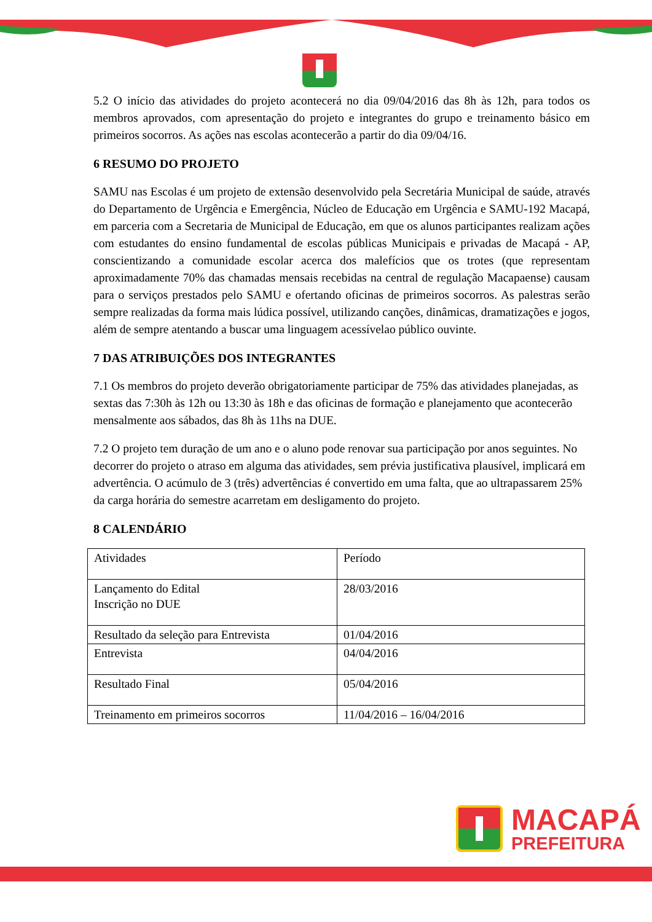5.2 O início das atividades do projeto acontecerá no dia 09/04/2016 das 8h às 12h, para todos os membros aprovados, com apresentação do projeto e integrantes do grupo e treinamento básico em primeiros socorros. As ações nas escolas acontecerão a partir do dia 09/04/16.
6 RESUMO DO PROJETO
SAMU nas Escolas é um projeto de extensão desenvolvido pela Secretária Municipal de saúde, através do Departamento de Urgência e Emergência, Núcleo de Educação em Urgência e SAMU-192 Macapá, em parceria com a Secretaria de Municipal de Educação, em que os alunos participantes realizam ações com estudantes do ensino fundamental de escolas públicas Municipais e privadas de Macapá - AP, conscientizando a comunidade escolar acerca dos malefícios que os trotes (que representam aproximadamente 70% das chamadas mensais recebidas na central de regulação Macapaense) causam para o serviços prestados pelo SAMU e ofertando oficinas de primeiros socorros. As palestras serão sempre realizadas da forma mais lúdica possível, utilizando canções, dinâmicas, dramatizações e jogos, além de sempre atentando a buscar uma linguagem acessívelao público ouvinte.
7 DAS ATRIBUIÇÕES DOS INTEGRANTES
7.1 Os membros do projeto deverão obrigatoriamente participar de 75% das atividades planejadas, as sextas das 7:30h às 12h ou 13:30 às 18h e das oficinas de formação e planejamento que acontecerão mensalmente aos sábados, das 8h às 11hs na DUE.
7.2 O projeto tem duração de um ano e o aluno pode renovar sua participação por anos seguintes. No decorrer do projeto o atraso em alguma das atividades, sem prévia justificativa plausível, implicará em advertência. O acúmulo de 3 (três) advertências é convertido em uma falta, que ao ultrapassarem 25% da carga horária do semestre acarretam em desligamento do projeto.
8 CALENDÁRIO
| Atividades | Período |
| Lançamento do Edital Inscrição no DUE | 28/03/2016 |
| Resultado da seleção para Entrevista | 01/04/2016 |
| Entrevista | 04/04/2016 |
| Resultado Final | 05/04/2016 |
| Treinamento em primeiros socorros | 11/04/2016 – 16/04/2016 |
MACAPÁ
PREFEITURA